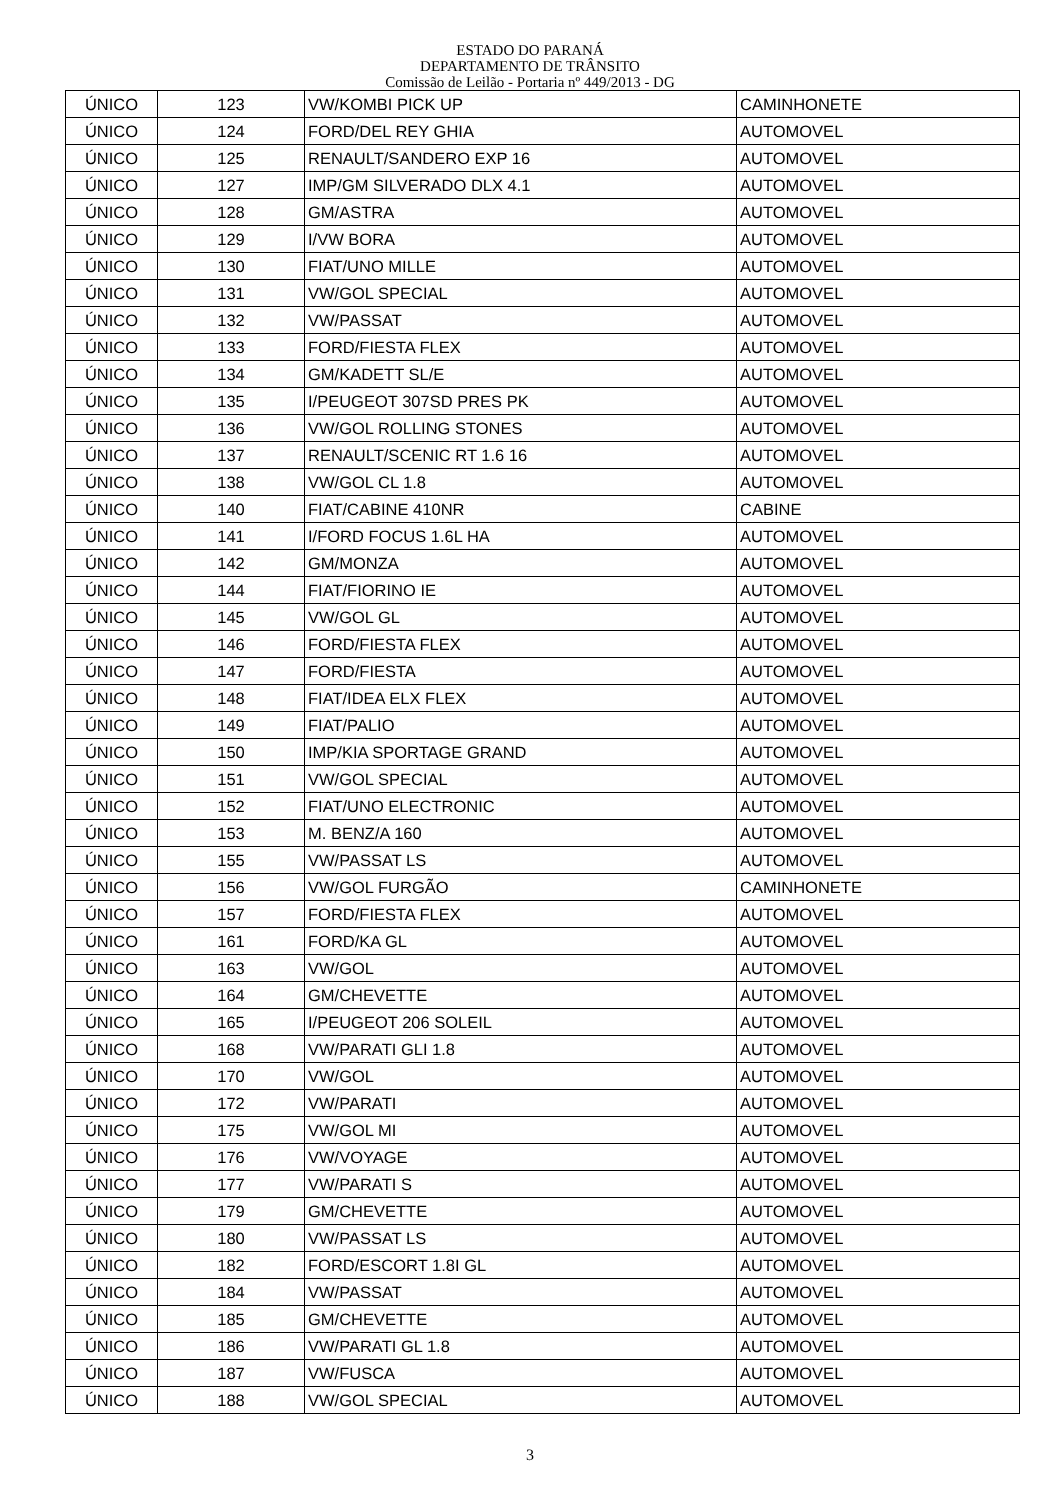ESTADO DO PARANÁ
DEPARTAMENTO DE TRÂNSITO
Comissão de Leilão - Portaria nº 449/2013 - DG
| ÚNICO | 123 | VW/KOMBI PICK UP | CAMINHONETE |
| ÚNICO | 124 | FORD/DEL REY GHIA | AUTOMOVEL |
| ÚNICO | 125 | RENAULT/SANDERO EXP 16 | AUTOMOVEL |
| ÚNICO | 127 | IMP/GM SILVERADO DLX 4.1 | AUTOMOVEL |
| ÚNICO | 128 | GM/ASTRA | AUTOMOVEL |
| ÚNICO | 129 | I/VW BORA | AUTOMOVEL |
| ÚNICO | 130 | FIAT/UNO MILLE | AUTOMOVEL |
| ÚNICO | 131 | VW/GOL SPECIAL | AUTOMOVEL |
| ÚNICO | 132 | VW/PASSAT | AUTOMOVEL |
| ÚNICO | 133 | FORD/FIESTA FLEX | AUTOMOVEL |
| ÚNICO | 134 | GM/KADETT SL/E | AUTOMOVEL |
| ÚNICO | 135 | I/PEUGEOT 307SD PRES PK | AUTOMOVEL |
| ÚNICO | 136 | VW/GOL ROLLING STONES | AUTOMOVEL |
| ÚNICO | 137 | RENAULT/SCENIC RT 1.6 16 | AUTOMOVEL |
| ÚNICO | 138 | VW/GOL CL 1.8 | AUTOMOVEL |
| ÚNICO | 140 | FIAT/CABINE 410NR | CABINE |
| ÚNICO | 141 | I/FORD FOCUS 1.6L HA | AUTOMOVEL |
| ÚNICO | 142 | GM/MONZA | AUTOMOVEL |
| ÚNICO | 144 | FIAT/FIORINO IE | AUTOMOVEL |
| ÚNICO | 145 | VW/GOL GL | AUTOMOVEL |
| ÚNICO | 146 | FORD/FIESTA FLEX | AUTOMOVEL |
| ÚNICO | 147 | FORD/FIESTA | AUTOMOVEL |
| ÚNICO | 148 | FIAT/IDEA ELX FLEX | AUTOMOVEL |
| ÚNICO | 149 | FIAT/PALIO | AUTOMOVEL |
| ÚNICO | 150 | IMP/KIA SPORTAGE GRAND | AUTOMOVEL |
| ÚNICO | 151 | VW/GOL SPECIAL | AUTOMOVEL |
| ÚNICO | 152 | FIAT/UNO ELECTRONIC | AUTOMOVEL |
| ÚNICO | 153 | M. BENZ/A 160 | AUTOMOVEL |
| ÚNICO | 155 | VW/PASSAT LS | AUTOMOVEL |
| ÚNICO | 156 | VW/GOL FURGÃO | CAMINHONETE |
| ÚNICO | 157 | FORD/FIESTA FLEX | AUTOMOVEL |
| ÚNICO | 161 | FORD/KA GL | AUTOMOVEL |
| ÚNICO | 163 | VW/GOL | AUTOMOVEL |
| ÚNICO | 164 | GM/CHEVETTE | AUTOMOVEL |
| ÚNICO | 165 | I/PEUGEOT 206 SOLEIL | AUTOMOVEL |
| ÚNICO | 168 | VW/PARATI GLI 1.8 | AUTOMOVEL |
| ÚNICO | 170 | VW/GOL | AUTOMOVEL |
| ÚNICO | 172 | VW/PARATI | AUTOMOVEL |
| ÚNICO | 175 | VW/GOL MI | AUTOMOVEL |
| ÚNICO | 176 | VW/VOYAGE | AUTOMOVEL |
| ÚNICO | 177 | VW/PARATI S | AUTOMOVEL |
| ÚNICO | 179 | GM/CHEVETTE | AUTOMOVEL |
| ÚNICO | 180 | VW/PASSAT LS | AUTOMOVEL |
| ÚNICO | 182 | FORD/ESCORT 1.8I GL | AUTOMOVEL |
| ÚNICO | 184 | VW/PASSAT | AUTOMOVEL |
| ÚNICO | 185 | GM/CHEVETTE | AUTOMOVEL |
| ÚNICO | 186 | VW/PARATI GL 1.8 | AUTOMOVEL |
| ÚNICO | 187 | VW/FUSCA | AUTOMOVEL |
| ÚNICO | 188 | VW/GOL SPECIAL | AUTOMOVEL |
3